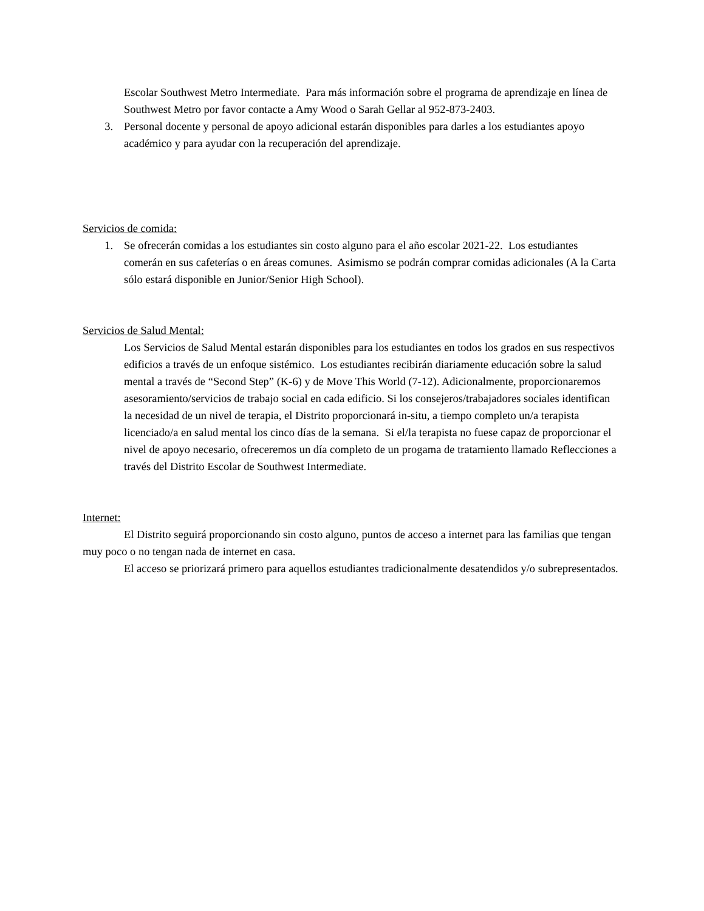Escolar Southwest Metro Intermediate. Para más información sobre el programa de aprendizaje en línea de Southwest Metro por favor contacte a Amy Wood o Sarah Gellar al 952-873-2403.
3. Personal docente y personal de apoyo adicional estarán disponibles para darles a los estudiantes apoyo académico y para ayudar con la recuperación del aprendizaje.
Servicios de comida:
1. Se ofrecerán comidas a los estudiantes sin costo alguno para el año escolar 2021-22. Los estudiantes comerán en sus cafeterías o en áreas comunes. Asimismo se podrán comprar comidas adicionales (A la Carta sólo estará disponible en Junior/Senior High School).
Servicios de Salud Mental:
Los Servicios de Salud Mental estarán disponibles para los estudiantes en todos los grados en sus respectivos edificios a través de un enfoque sistémico. Los estudiantes recibirán diariamente educación sobre la salud mental a través de “Second Step” (K-6) y de Move This World (7-12). Adicionalmente, proporcionaremos asesoramiento/servicios de trabajo social en cada edificio. Si los consejeros/trabajadores sociales identifican la necesidad de un nivel de terapia, el Distrito proporcionará in-situ, a tiempo completo un/a terapista licenciado/a en salud mental los cinco días de la semana. Si el/la terapista no fuese capaz de proporcionar el nivel de apoyo necesario, ofreceremos un día completo de un progama de tratamiento llamado Reflecciones a través del Distrito Escolar de Southwest Intermediate.
Internet:
El Distrito seguirá proporcionando sin costo alguno, puntos de acceso a internet para las familias que tengan muy poco o no tengan nada de internet en casa.
El acceso se priorizará primero para aquellos estudiantes tradicionalmente desatendidos y/o subrepresentados.